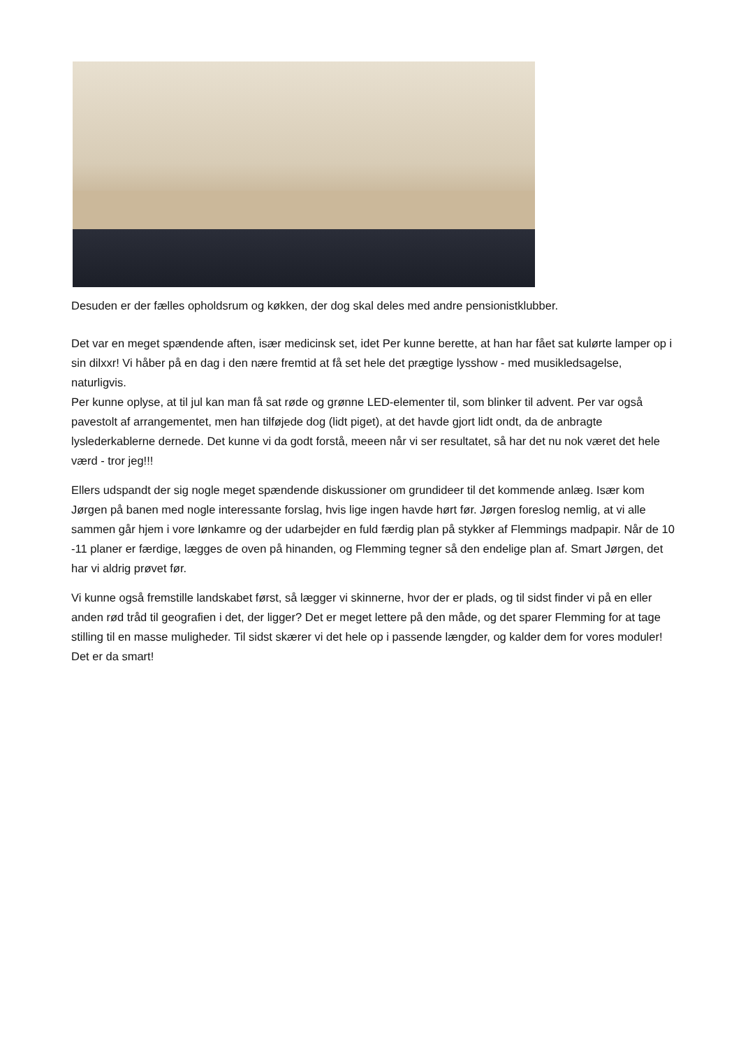Desuden er der fælles opholdsrum og køkken, der dog skal deles med andre pensionistklubber.
Det var en meget spændende aften, især medicinsk set, idet Per kunne berette, at han har fået sat kulørte lamper op i sin dilxxr! Vi håber på en dag i den nære fremtid at få set hele det prægtige lysshow - med musikledsagelse, naturligvis.
Per kunne oplyse, at til jul kan man få sat røde og grønne LED-elementer til, som blinker til advent. Per var også pavestolt af arrangementet, men han tilføjede dog (lidt piget), at det havde gjort lidt ondt, da de anbragte lyslederkablerne dernede. Det kunne vi da godt forstå, meeen når vi ser resultatet, så har det nu nok været det hele værd - tror jeg!!!
Ellers udspandt der sig nogle meget spændende diskussioner om grundideer til det kommende anlæg. Især kom Jørgen på banen med nogle interessante forslag, hvis lige ingen havde hørt før. Jørgen foreslog nemlig, at vi alle sammen går hjem i vore lønkamre og der udarbejder en fuld færdig plan på stykker af Flemmings madpapir. Når de 10 -11 planer er færdige, lægges de oven på hinanden, og Flemming tegner så den endelige plan af. Smart Jørgen, det har vi aldrig prøvet før.
Vi kunne også fremstille landskabet først, så lægger vi skinnerne, hvor der er plads, og til sidst finder vi på en eller anden rød tråd til geografien i det, der ligger? Det er meget lettere på den måde, og det sparer Flemming for at tage stilling til en masse muligheder. Til sidst skærer vi det hele op i passende længder, og kalder dem for vores moduler! Det er da smart!